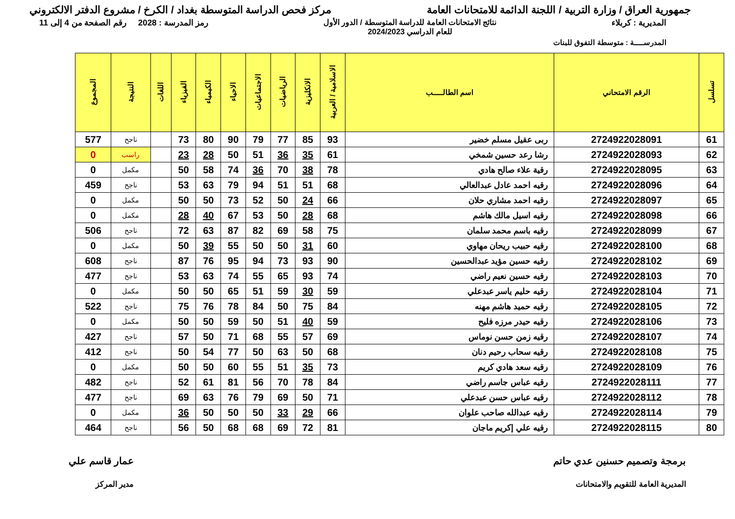جمهورية العراق / وزارة التربية / اللجنة الدائمة للامتحانات العامة
مركز فحص الدراسة المتوسطة بغداد / الكرخ / مشروع الدفتر الالكتروني
المديرية : كربلاء نتائج الامتحانات العامة للدراسة المتوسطة / الدور الأول
للعام الدراسي 2024/2023
رمز المدرسة : 2028 رقم الصفحة من 4 إلى 11
المدرســـــة : متوسطة التفوق للبنات
| تسلسل | الرقم الامتحاني | اسم الطالـــــب | الاسلامية / العربية | الانكليزية | الرياضيات | الاجتماعيات | الاحياء | الكيمياء | الفيزياء | اللغات | النتيجة | المجموع |
| --- | --- | --- | --- | --- | --- | --- | --- | --- | --- | --- | --- | --- |
| 61 | 2724922028091 | ربى عقيل مسلم خضير | 93 | 85 | 77 | 79 | 90 | 80 | 73 | | ناجح | 577 |
| 62 | 2724922028093 | رشا رعد حسين شمخي | 61 | 35 | 36 | 51 | 50 | 28 | 23 | | راسب | 0 |
| 63 | 2724922028095 | رقية علاء صالح هادي | 78 | 38 | 70 | 36 | 74 | 58 | 50 | | مكمل | 0 |
| 64 | 2724922028096 | رقيه احمد عادل عبدالعالي | 68 | 51 | 51 | 94 | 79 | 63 | 53 | | ناجح | 459 |
| 65 | 2724922028097 | رقيه احمد مشاري حلان | 66 | 24 | 50 | 52 | 73 | 50 | 50 | | مكمل | 0 |
| 66 | 2724922028098 | رقيه اسيل مالك هاشم | 68 | 28 | 50 | 53 | 67 | 40 | 28 | | مكمل | 0 |
| 67 | 2724922028099 | رقيه باسم محمد سلمان | 75 | 58 | 69 | 82 | 87 | 63 | 72 | | ناجح | 506 |
| 68 | 2724922028100 | رقيه حبيب ريحان مهاوي | 60 | 31 | 50 | 50 | 55 | 39 | 50 | | مكمل | 0 |
| 69 | 2724922028102 | رقيه حسين مؤيد عبدالحسين | 90 | 93 | 73 | 94 | 95 | 76 | 87 | | ناجح | 608 |
| 70 | 2724922028103 | رقيه حسين نعيم راضي | 74 | 93 | 65 | 55 | 74 | 63 | 53 | | ناجح | 477 |
| 71 | 2724922028104 | رقيه حليم ياسر عبدعلي | 59 | 30 | 59 | 51 | 65 | 50 | 50 | | مكمل | 0 |
| 72 | 2724922028105 | رقيه حميد هاشم مهنه | 84 | 75 | 50 | 84 | 78 | 76 | 75 | | ناجح | 522 |
| 73 | 2724922028106 | رقيه حيدر مرزه فليح | 59 | 40 | 51 | 50 | 59 | 50 | 50 | | مكمل | 0 |
| 74 | 2724922028107 | رقيه زمن حسن نوماس | 69 | 57 | 55 | 68 | 71 | 50 | 57 | | ناجح | 427 |
| 75 | 2724922028108 | رقيه سحاب رحيم دنان | 68 | 50 | 63 | 50 | 77 | 54 | 50 | | ناجح | 412 |
| 76 | 2724922028109 | رقيه سعد هادي كريم | 73 | 35 | 51 | 55 | 60 | 50 | 50 | | مكمل | 0 |
| 77 | 2724922028111 | رقيه عباس جاسم راضي | 84 | 78 | 70 | 56 | 81 | 61 | 52 | | ناجح | 482 |
| 78 | 2724922028112 | رقيه عباس حسن عبدعلي | 71 | 50 | 69 | 79 | 76 | 63 | 69 | | ناجح | 477 |
| 79 | 2724922028114 | رقيه عبدالله صاحب علوان | 66 | 29 | 33 | 50 | 50 | 50 | 36 | | مكمل | 0 |
| 80 | 2724922028115 | رقيه علي إكريم ماجان | 81 | 72 | 69 | 68 | 68 | 50 | 56 | | ناجح | 464 |
برمجة وتصميم حسنين عدي حاتم
المديرية العامة للتقويم والامتحانات
عمار قاسم علي
مدير المركز